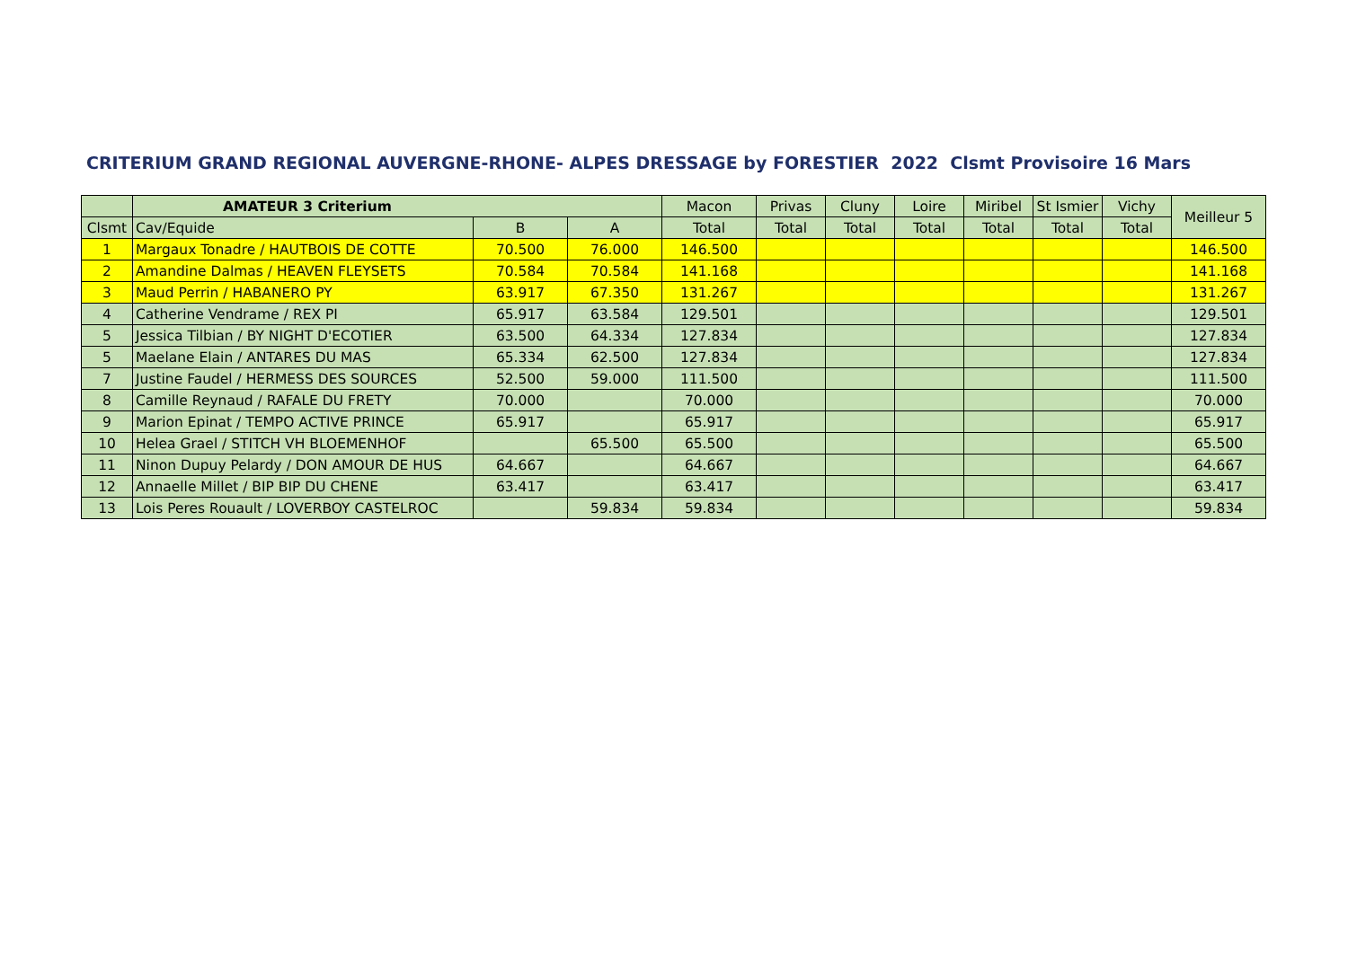CRITERIUM GRAND REGIONAL AUVERGNE-RHONE- ALPES DRESSAGE by FORESTIER 2022 Clsmt Provisoire 16 Mars
| | AMATEUR 3 Criterium | | | Macon | Privas | Cluny | Loire | Miribel | St Ismier | Vichy | Meilleur 5 |
| --- | --- | --- | --- | --- | --- | --- | --- | --- | --- | --- | --- |
| Clsmt | Cav/Equide | B | A | Total | Total | Total | Total | Total | Total | Total | |
| 1 | Margaux Tonadre / HAUTBOIS DE COTTE | 70.500 | 76.000 | 146.500 | | | | | | | 146.500 |
| 2 | Amandine Dalmas / HEAVEN FLEYSETS | 70.584 | 70.584 | 141.168 | | | | | | | 141.168 |
| 3 | Maud Perrin / HABANERO PY | 63.917 | 67.350 | 131.267 | | | | | | | 131.267 |
| 4 | Catherine Vendrame / REX PI | 65.917 | 63.584 | 129.501 | | | | | | | 129.501 |
| 5 | Jessica Tilbian / BY NIGHT D'ECOTIER | 63.500 | 64.334 | 127.834 | | | | | | | 127.834 |
| 5 | Maelane Elain / ANTARES DU MAS | 65.334 | 62.500 | 127.834 | | | | | | | 127.834 |
| 7 | Justine Faudel / HERMESS DES SOURCES | 52.500 | 59.000 | 111.500 | | | | | | | 111.500 |
| 8 | Camille Reynaud / RAFALE DU FRETY | 70.000 | | 70.000 | | | | | | | 70.000 |
| 9 | Marion Epinat / TEMPO ACTIVE PRINCE | 65.917 | | 65.917 | | | | | | | 65.917 |
| 10 | Helea Grael / STITCH VH BLOEMENHOF | | 65.500 | 65.500 | | | | | | | 65.500 |
| 11 | Ninon Dupuy Pelardy / DON AMOUR DE HUS | 64.667 | | 64.667 | | | | | | | 64.667 |
| 12 | Annaelle Millet / BIP BIP DU CHENE | 63.417 | | 63.417 | | | | | | | 63.417 |
| 13 | Lois Peres Rouault / LOVERBOY CASTELROC | | 59.834 | 59.834 | | | | | | | 59.834 |